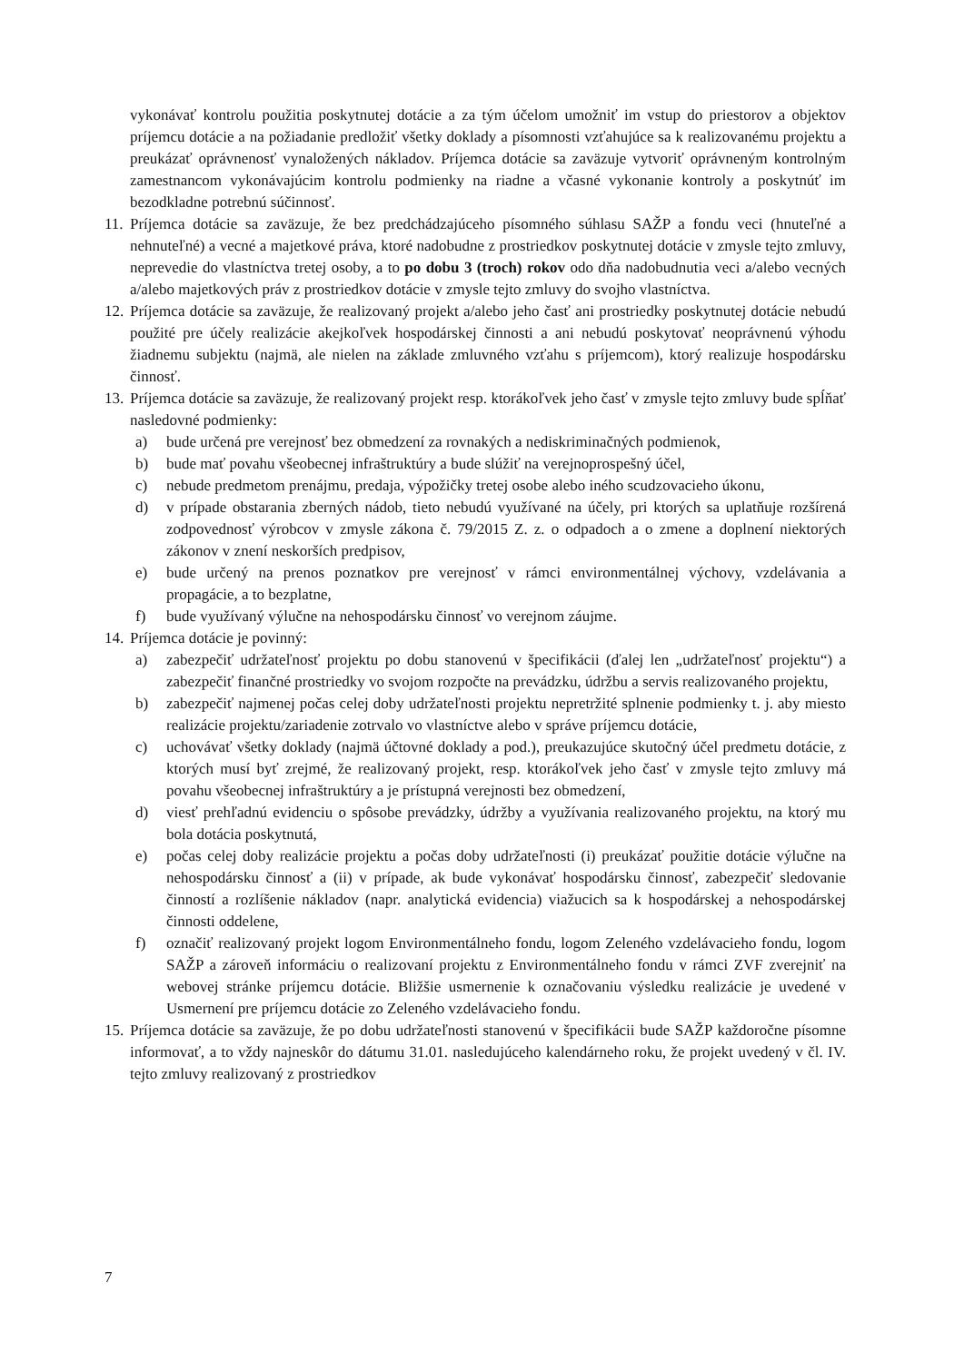vykonávať kontrolu použitia poskytnutej dotácie a za tým účelom umožniť im vstup do priestorov a objektov príjemcu dotácie a na požiadanie predložiť všetky doklady a písomnosti vzťahujúce sa k realizovanému projektu a preukázať oprávnenosť vynaložených nákladov. Príjemca dotácie sa zaväzuje vytvoriť oprávneným kontrolným zamestnancom vykonávajúcim kontrolu podmienky na riadne a včasné vykonanie kontroly a poskytnúť im bezodkladne potrebnú súčinnosť.
11.
Príjemca dotácie sa zaväzuje, že bez predchádzajúceho písomného súhlasu SAŽP a fondu veci (hnuteľné a nehnuteľné) a vecné a majetkové práva, ktoré nadobudne z prostriedkov poskytnutej dotácie v zmysle tejto zmluvy, neprevedie do vlastníctva tretej osoby, a to po dobu 3 (troch) rokov odo dňa nadobudnutia veci a/alebo vecných a/alebo majetkových práv z prostriedkov dotácie v zmysle tejto zmluvy do svojho vlastníctva.
12.
Príjemca dotácie sa zaväzuje, že realizovaný projekt a/alebo jeho časť ani prostriedky poskytnutej dotácie nebudú použité pre účely realizácie akejkoľvek hospodárskej činnosti a ani nebudú poskytovať neoprávnenú výhodu žiadnemu subjektu (najmä, ale nielen na základe zmluvného vzťahu s príjemcom), ktorý realizuje hospodársku činnosť.
13.
Príjemca dotácie sa zaväzuje, že realizovaný projekt resp. ktorákoľvek jeho časť v zmysle tejto zmluvy bude spĺňať nasledovné podmienky:
a) bude určená pre verejnosť bez obmedzení za rovnakých a nediskriminačných podmienok,
b) bude mať povahu všeobecnej infraštruktúry a bude slúžiť na verejnoprospešný účel,
c) nebude predmetom prenájmu, predaja, výpožičky tretej osobe alebo iného scudzovacieho úkonu,
d) v prípade obstarania zberných nádob, tieto nebudú využívané na účely, pri ktorých sa uplatňuje rozšírená zodpovednosť výrobcov v zmysle zákona č. 79/2015 Z. z. o odpadoch a o zmene a doplnení niektorých zákonov v znení neskorších predpisov,
e) bude určený na prenos poznatkov pre verejnosť v rámci environmentálnej výchovy, vzdelávania a propagácie, a to bezplatne,
f) bude využívaný výlučne na nehospodársku činnosť vo verejnom záujme.
14.
Príjemca dotácie je povinný:
a) zabezpečiť udržateľnosť projektu po dobu stanovenú v špecifikácii (ďalej len „udržateľnosť projektu“) a zabezpečiť finančné prostriedky vo svojom rozpočte na prevádzku, údržbu a servis realizovaného projektu,
b) zabezpečiť najmenej počas celej doby udržateľnosti projektu nepretržité splnenie podmienky t. j. aby miesto realizácie projektu/zariadenie zotrvalo vo vlastníctve alebo v správe príjemcu dotácie,
c) uchovávať všetky doklady (najmä účtovné doklady a pod.), preukazujúce skutočný účel predmetu dotácie, z ktorých musí byť zrejmé, že realizovaný projekt, resp. ktorákoľvek jeho časť v zmysle tejto zmluvy má povahu všeobecnej infraštruktúry a je prístupná verejnosti bez obmedzení,
d) viesť prehľadnú evidenciu o spôsobe prevádzky, údržby a využívania realizovaného projektu, na ktorý mu bola dotácia poskytnutá,
e) počas celej doby realizácie projektu a počas doby udržateľnosti (i) preukázať použitie dotácie výlučne na nehospodársku činnosť a (ii) v prípade, ak bude vykonávať hospodársku činnosť, zabezpečiť sledovanie činností a rozlíšenie nákladov (napr. analytická evidencia) viažucich sa k hospodárskej a nehospodárskej činnosti oddelene,
f) označiť realizovaný projekt logom Environmentálneho fondu, logom Zeleného vzdelávacieho fondu, logom SAŽP a zároveň informáciu o realizovaní projektu z Environmentálneho fondu v rámci ZVF zverejniť na webovej stránke príjemcu dotácie. Bližšie usmernenie k označovaniu výsledku realizácie je uvedené v Usmernení pre príjemcu dotácie zo Zeleného vzdelávacieho fondu.
15.
Príjemca dotácie sa zaväzuje, že po dobu udržateľnosti stanovenú v špecifikácii bude SAŽP každoročne písomne informovať, a to vždy najneskôr do dátumu 31.01. nasledujúceho kalendárneho roku, že projekt uvedený v čl. IV. tejto zmluvy realizovaný z prostriedkov
7